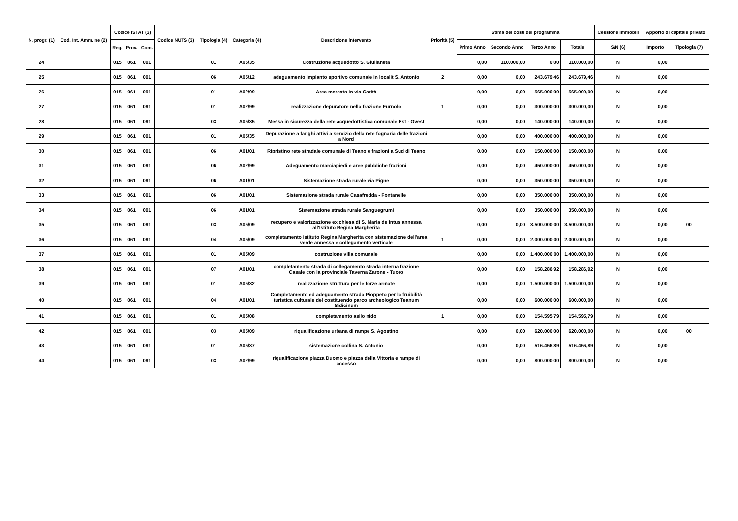| N. progr. (1) | Cod. Int. Amm. ne (2) | Codice ISTAT (3) | | | Codice NUTS (3) | Tipologia (4) | Categoria (4) | Descrizione intervento | Priorità (5) | Stima dei costi del programma | | | | Cessione Immobili | Apporto di capitale privato | |
| --- | --- | --- | --- | --- | --- | --- | --- | --- | --- | --- | --- | --- | --- | --- | --- | --- |
| | | Reg. | Prov. | Com. | | | | | | Primo Anno | Secondo Anno | Terzo Anno | Totale | S/N (6) | Importo | Tipologia (7) |
| 24 | | 015 | 061 | 091 | | 01 | A05/35 | Costruzione acquedotto S. Giulianeta | | 0,00 | 110.000,00 | 0,00 | 110.000,00 | N | 0,00 | |
| 25 | | 015 | 061 | 091 | | 06 | A05/12 | adeguamento impianto sportivo comunale in localit S. Antonio | 2 | 0,00 | 0,00 | 243.679,46 | 243.679,46 | N | 0,00 | |
| 26 | | 015 | 061 | 091 | | 01 | A02/99 | Area mercato in via Carità | | 0,00 | 0,00 | 565.000,00 | 565.000,00 | N | 0,00 | |
| 27 | | 015 | 061 | 091 | | 01 | A02/99 | realizzazione depuratore nella frazione Furnolo | 1 | 0,00 | 0,00 | 300.000,00 | 300.000,00 | N | 0,00 | |
| 28 | | 015 | 061 | 091 | | 03 | A05/35 | Messa in sicurezza della rete acquedottistica comunale Est - Ovest | | 0,00 | 0,00 | 140.000,00 | 140.000,00 | N | 0,00 | |
| 29 | | 015 | 061 | 091 | | 01 | A05/35 | Depurazione a fanghi attivi a servizio della rete fognaria delle frazioni a Nord | | 0,00 | 0,00 | 400.000,00 | 400.000,00 | N | 0,00 | |
| 30 | | 015 | 061 | 091 | | 06 | A01/01 | Ripristino rete stradale comunale di Teano e frazioni a Sud di Teano | | 0,00 | 0,00 | 150.000,00 | 150.000,00 | N | 0,00 | |
| 31 | | 015 | 061 | 091 | | 06 | A02/99 | Adeguamento marciapiedi e aree pubbliche frazioni | | 0,00 | 0,00 | 450.000,00 | 450.000,00 | N | 0,00 | |
| 32 | | 015 | 061 | 091 | | 06 | A01/01 | Sistemazione strada rurale via Pigne | | 0,00 | 0,00 | 350.000,00 | 350.000,00 | N | 0,00 | |
| 33 | | 015 | 061 | 091 | | 06 | A01/01 | Sistemazione strada rurale Casafredda - Fontanelle | | 0,00 | 0,00 | 350.000,00 | 350.000,00 | N | 0,00 | |
| 34 | | 015 | 061 | 091 | | 06 | A01/01 | Sistemazione strada rurale Sanguegrumi | | 0,00 | 0,00 | 350.000,00 | 350.000,00 | N | 0,00 | |
| 35 | | 015 | 061 | 091 | | 03 | A05/09 | recupero e valorizzazione ex chiesa di S. Maria de Intus annessa all'Istituto Regina Margherita | | 0,00 | 0,00 | 3.500.000,00 | 3.500.000,00 | N | 0,00 | 00 |
| 36 | | 015 | 061 | 091 | | 04 | A05/09 | completamento Istituto Regina Margherita con sistemazione dell'area verde annessa e collegamento verticale | 1 | 0,00 | 0,00 | 2.000.000,00 | 2.000.000,00 | N | 0,00 | |
| 37 | | 015 | 061 | 091 | | 01 | A05/09 | costruzione villa comunale | | 0,00 | 0,00 | 1.400.000,00 | 1.400.000,00 | N | 0,00 | |
| 38 | | 015 | 061 | 091 | | 07 | A01/01 | completamento strada di collegamento strada interna frazione Casale con la provinciale Taverna Zarone - Tuoro | | 0,00 | 0,00 | 158.286,92 | 158.286,92 | N | 0,00 | |
| 39 | | 015 | 061 | 091 | | 01 | A05/32 | realizzazione struttura per le forze armate | | 0,00 | 0,00 | 1.500.000,00 | 1.500.000,00 | N | 0,00 | |
| 40 | | 015 | 061 | 091 | | 04 | A01/01 | Completamento ed adeguamento strada Pioppeto per la fruibilità turistica culturale del costituendo parco archeologico Teanum Sidicinum | | 0,00 | 0,00 | 600.000,00 | 600.000,00 | N | 0,00 | |
| 41 | | 015 | 061 | 091 | | 01 | A05/08 | completamento asilo nido | 1 | 0,00 | 0,00 | 154.595,79 | 154.595,79 | N | 0,00 | |
| 42 | | 015 | 061 | 091 | | 03 | A05/09 | riqualificazione urbana di rampe S. Agostino | | 0,00 | 0,00 | 620.000,00 | 620.000,00 | N | 0,00 | 00 |
| 43 | | 015 | 061 | 091 | | 01 | A05/37 | sistemazione collina S. Antonio | | 0,00 | 0,00 | 516.456,89 | 516.456,89 | N | 0,00 | |
| 44 | | 015 | 061 | 091 | | 03 | A02/99 | riqualificazione piazza Duomo e piazza della Vittoria e rampe di accesso | | 0,00 | 0,00 | 800.000,00 | 800.000,00 | N | 0,00 | |